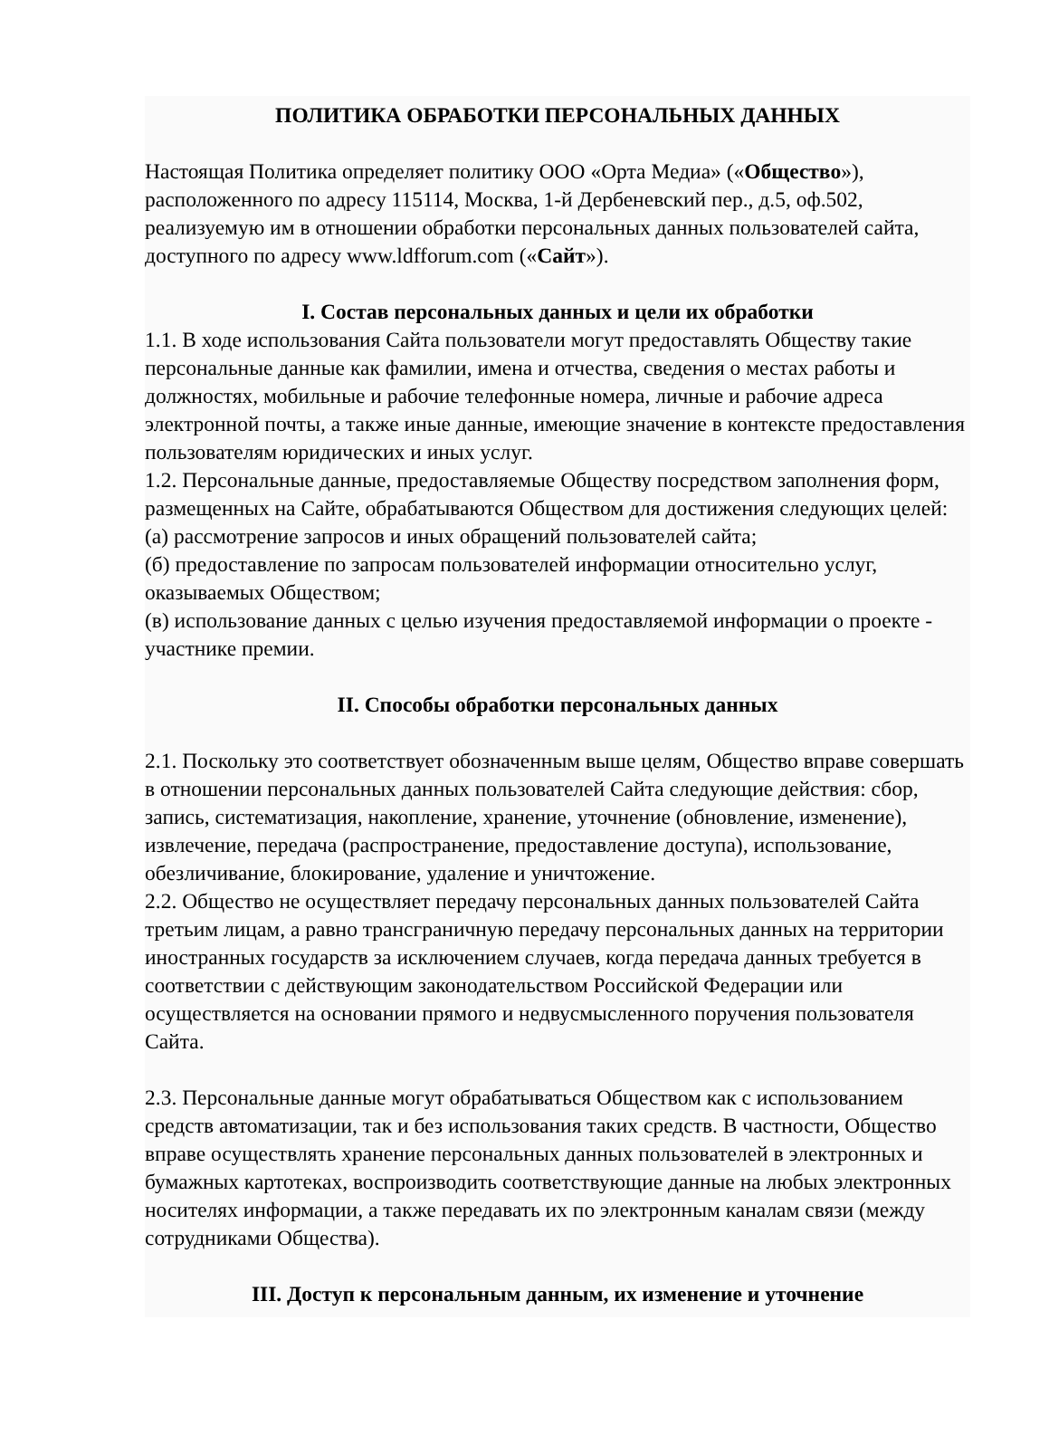ПОЛИТИКА ОБРАБОТКИ ПЕРСОНАЛЬНЫХ ДАННЫХ
Настоящая Политика определяет политику ООО «Орта Медиа» («Общество»), расположенного по адресу 115114, Москва, 1-й Дербеневский пер., д.5, оф.502, реализуемую им в отношении обработки персональных данных пользователей сайта, доступного по адресу www.ldfforum.com («Сайт»).
I. Состав персональных данных и цели их обработки
1.1. В ходе использования Сайта пользователи могут предоставлять Обществу такие персональные данные как фамилии, имена и отчества, сведения о местах работы и должностях, мобильные и рабочие телефонные номера, личные и рабочие адреса электронной почты, а также иные данные, имеющие значение в контексте предоставления пользователям юридических и иных услуг.
1.2. Персональные данные, предоставляемые Обществу посредством заполнения форм, размещенных на Сайте, обрабатываются Обществом для достижения следующих целей:
(а) рассмотрение запросов и иных обращений пользователей сайта;
(б) предоставление по запросам пользователей информации относительно услуг, оказываемых Обществом;
(в) использование данных с целью изучения предоставляемой информации о проекте - участнике премии.
II. Способы обработки персональных данных
2.1. Поскольку это соответствует обозначенным выше целям, Общество вправе совершать в отношении персональных данных пользователей Сайта следующие действия: сбор, запись, систематизация, накопление, хранение, уточнение (обновление, изменение), извлечение, передача (распространение, предоставление доступа), использование, обезличивание, блокирование, удаление и уничтожение.
2.2. Общество не осуществляет передачу персональных данных пользователей Сайта третьим лицам, а равно трансграничную передачу персональных данных на территории иностранных государств за исключением случаев, когда передача данных требуется в соответствии с действующим законодательством Российской Федерации или осуществляется на основании прямого и недвусмысленного поручения пользователя Сайта.
2.3. Персональные данные могут обрабатываться Обществом как с использованием средств автоматизации, так и без использования таких средств. В частности, Общество вправе осуществлять хранение персональных данных пользователей в электронных и бумажных картотеках, воспроизводить соответствующие данные на любых электронных носителях информации, а также передавать их по электронным каналам связи (между сотрудниками Общества).
III. Доступ к персональным данным, их изменение и уточнение